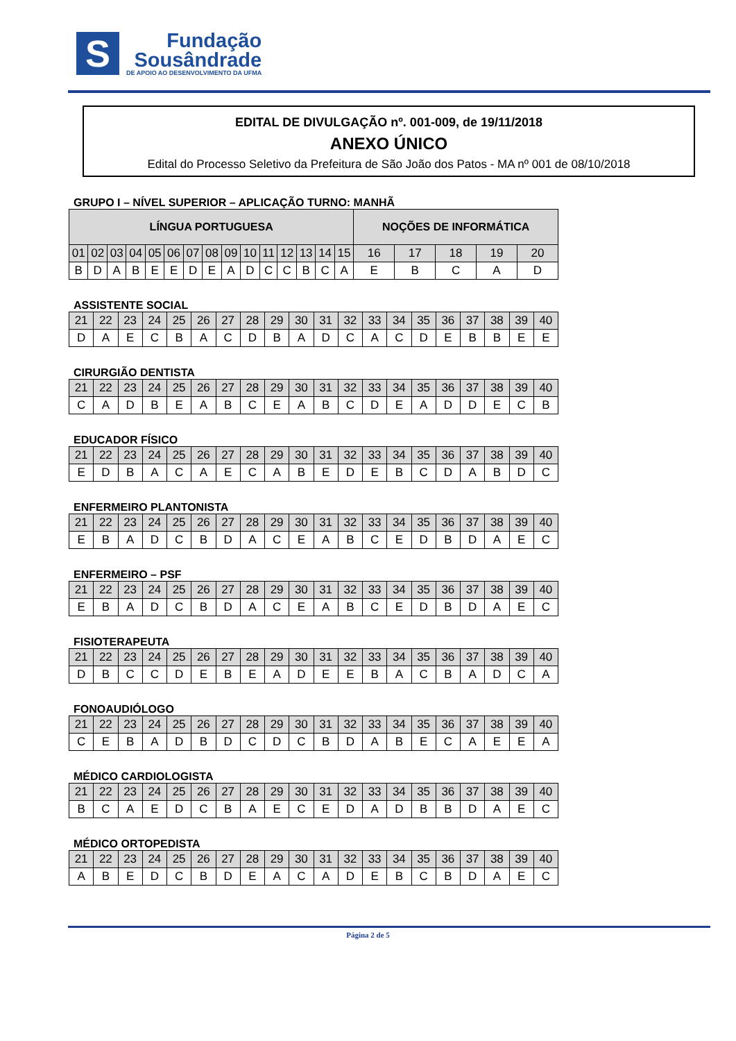S
Fundação
Sousândrade
DE APOIO AO DESENVOLVIMENTO DA UFMA
EDITAL DE DIVULGAÇÃO nº. 001-009, de 19/11/2018
ANEXO ÚNICO
Edital do Processo Seletivo da Prefeitura de São João dos Patos - MA nº 001 de 08/10/2018
GRUPO I – NÍVEL SUPERIOR – APLICAÇÃO TURNO: MANHÃ
| LÍNGUA PORTUGUESA | | | | | | | | | | | | | | | NOÇÕES DE INFORMÁTICA | | | | |
| --- | --- | --- | --- | --- | --- | --- | --- | --- | --- | --- | --- | --- | --- | --- | --- | --- | --- | --- | --- |
| 01 | 02 | 03 | 04 | 05 | 06 | 07 | 08 | 09 | 10 | 11 | 12 | 13 | 14 | 15 | 16 | 17 | 18 | 19 | 20 |
| B | D | A | B | E | E | D | E | A | D | C | C | B | C | A | E | B | C | A | D |
ASSISTENTE SOCIAL
| 21 | 22 | 23 | 24 | 25 | 26 | 27 | 28 | 29 | 30 | 31 | 32 | 33 | 34 | 35 | 36 | 37 | 38 | 39 | 40 |
| D | A | E | C | B | A | C | D | B | A | D | C | A | C | D | E | B | B | E | E |
CIRURGIÃO DENTISTA
| 21 | 22 | 23 | 24 | 25 | 26 | 27 | 28 | 29 | 30 | 31 | 32 | 33 | 34 | 35 | 36 | 37 | 38 | 39 | 40 |
| C | A | D | B | E | A | B | C | E | A | B | C | D | E | A | D | D | E | C | B |
EDUCADOR FÍSICO
| 21 | 22 | 23 | 24 | 25 | 26 | 27 | 28 | 29 | 30 | 31 | 32 | 33 | 34 | 35 | 36 | 37 | 38 | 39 | 40 |
| E | D | B | A | C | A | E | C | A | B | E | D | E | B | C | D | A | B | D | C |
ENFERMEIRO PLANTONISTA
| 21 | 22 | 23 | 24 | 25 | 26 | 27 | 28 | 29 | 30 | 31 | 32 | 33 | 34 | 35 | 36 | 37 | 38 | 39 | 40 |
| E | B | A | D | C | B | D | A | C | E | A | B | C | E | D | B | D | A | E | C |
ENFERMEIRO – PSF
| 21 | 22 | 23 | 24 | 25 | 26 | 27 | 28 | 29 | 30 | 31 | 32 | 33 | 34 | 35 | 36 | 37 | 38 | 39 | 40 |
| E | B | A | D | C | B | D | A | C | E | A | B | C | E | D | B | D | A | E | C |
FISIOTERAPEUTA
| 21 | 22 | 23 | 24 | 25 | 26 | 27 | 28 | 29 | 30 | 31 | 32 | 33 | 34 | 35 | 36 | 37 | 38 | 39 | 40 |
| D | B | C | C | D | E | B | E | A | D | E | E | B | A | C | B | A | D | C | A |
FONOAUDIÓLOGO
| 21 | 22 | 23 | 24 | 25 | 26 | 27 | 28 | 29 | 30 | 31 | 32 | 33 | 34 | 35 | 36 | 37 | 38 | 39 | 40 |
| C | E | B | A | D | B | D | C | D | C | B | D | A | B | E | C | A | E | E | A |
MÉDICO CARDIOLOGISTA
| 21 | 22 | 23 | 24 | 25 | 26 | 27 | 28 | 29 | 30 | 31 | 32 | 33 | 34 | 35 | 36 | 37 | 38 | 39 | 40 |
| B | C | A | E | D | C | B | A | E | C | E | D | A | D | B | B | D | A | E | C |
MÉDICO ORTOPEDISTA
| 21 | 22 | 23 | 24 | 25 | 26 | 27 | 28 | 29 | 30 | 31 | 32 | 33 | 34 | 35 | 36 | 37 | 38 | 39 | 40 |
| A | B | E | D | C | B | D | E | A | C | A | D | E | B | C | B | D | A | E | C |
Página 2 de 5